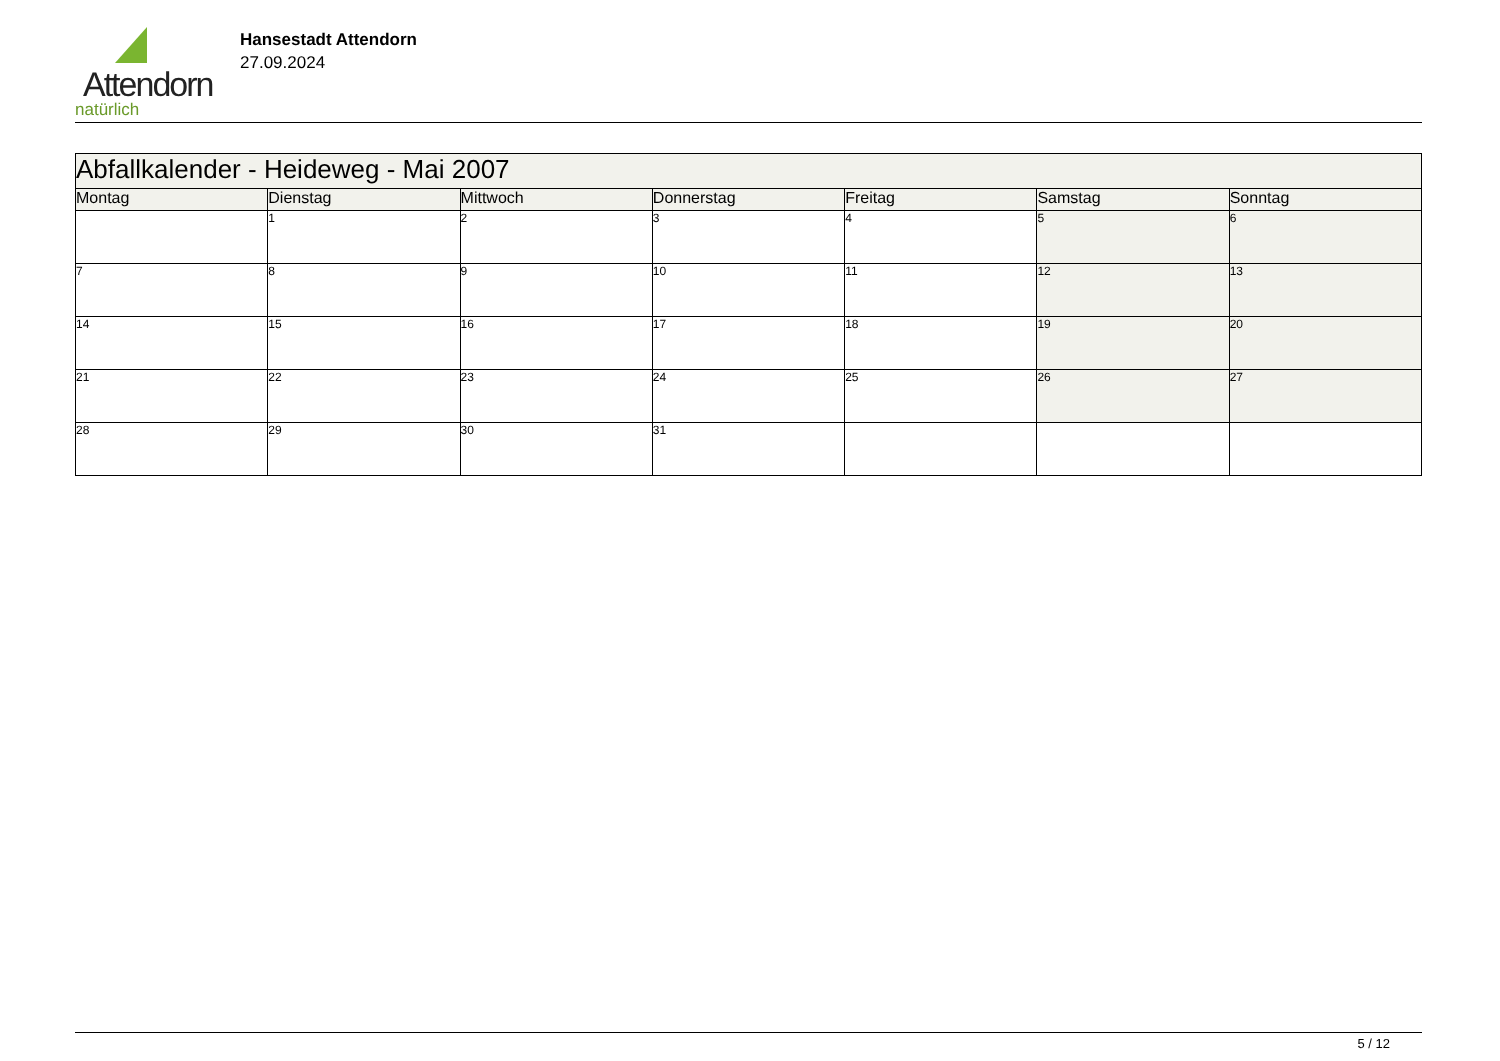Attendorn
natürlich
Hansestadt Attendorn
27.09.2024
| Abfallkalender - Heideweg - Mai 2007 | | | | | | |
| --- | --- | --- | --- | --- | --- | --- |
| Montag | Dienstag | Mittwoch | Donnerstag | Freitag | Samstag | Sonntag |
| | 1 | 2 | 3 | 4 | 5 | 6 |
| 7 | 8 | 9 | 10 | 11 | 12 | 13 |
| 14 | 15 | 16 | 17 | 18 | 19 | 20 |
| 21 | 22 | 23 | 24 | 25 | 26 | 27 |
| 28 | 29 | 30 | 31 | | | |
5 / 12